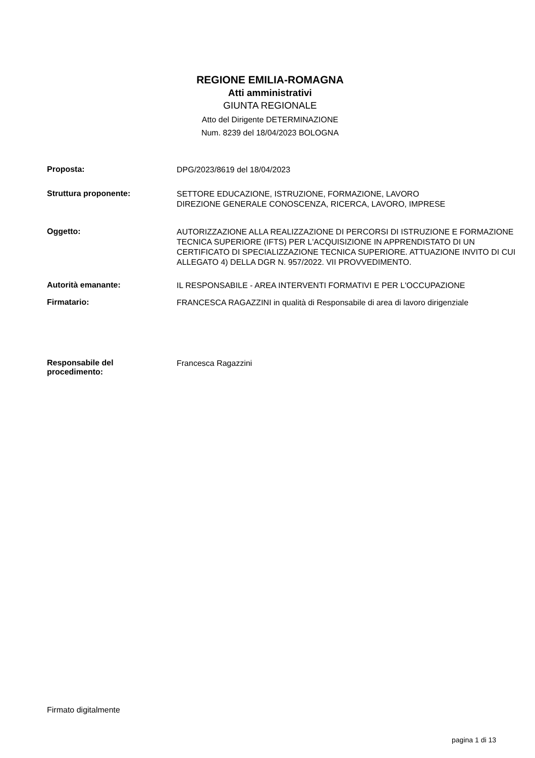REGIONE EMILIA-ROMAGNA
Atti amministrativi
GIUNTA REGIONALE
Atto del Dirigente DETERMINAZIONE
Num. 8239 del 18/04/2023 BOLOGNA
Proposta:
DPG/2023/8619 del 18/04/2023
Struttura proponente:
SETTORE EDUCAZIONE, ISTRUZIONE, FORMAZIONE, LAVORO
DIREZIONE GENERALE CONOSCENZA, RICERCA, LAVORO, IMPRESE
Oggetto:
AUTORIZZAZIONE ALLA REALIZZAZIONE DI PERCORSI DI ISTRUZIONE E FORMAZIONE TECNICA SUPERIORE (IFTS) PER L'ACQUISIZIONE IN APPRENDISTATO DI UN CERTIFICATO DI SPECIALIZZAZIONE TECNICA SUPERIORE. ATTUAZIONE INVITO DI CUI ALLEGATO 4) DELLA DGR N. 957/2022. VII PROVVEDIMENTO.
Autorità emanante:
IL RESPONSABILE - AREA INTERVENTI FORMATIVI E PER L'OCCUPAZIONE
Firmatario:
FRANCESCA RAGAZZINI in qualità di Responsabile di area di lavoro dirigenziale
Responsabile del
procedimento:
Francesca Ragazzini
Firmato digitalmente
pagina 1 di 13